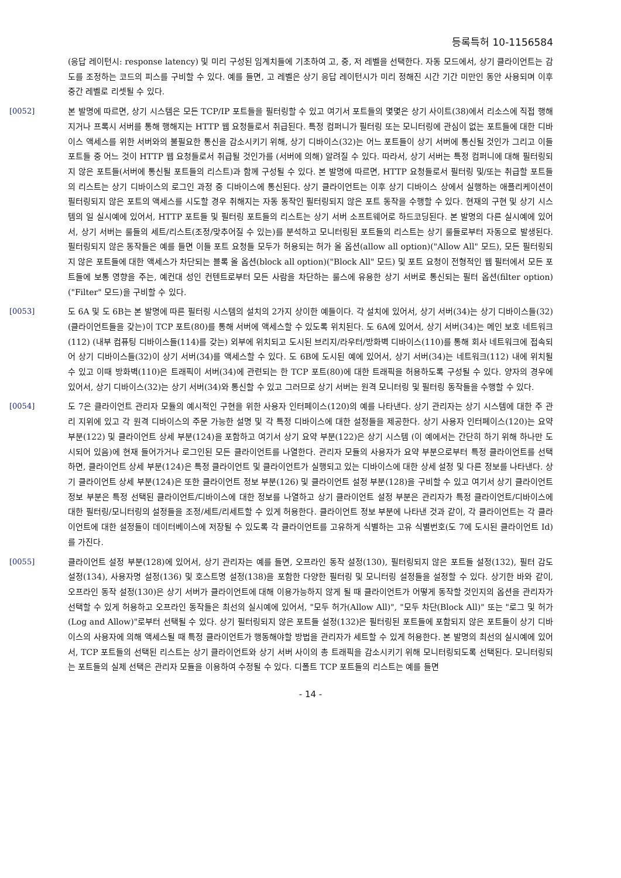등록특허 10-1156584
(응답 레이턴시: response latency) 및 미리 구성된 임계치들에 기초하여 고, 중, 저 레벨을 선택한다. 자동 모드에서, 상기 클라이언트는 감도를 조정하는 코드의 피스를 구비할 수 있다. 예를 들면, 고 레벨은 상기 응답 레이턴시가 미리 정해진 시간 기간 미만인 동안 사용되며 이후 중간 레벨로 리셋될 수 있다.
[0052]
본 발명에 따르면, 상기 시스템은 모든 TCP/IP 포트들을 필터링할 수 있고 여기서 포트들의 몇몇은 상기 사이트(38)에서 리소스에 직접 행해지거나 프록시 서버를 통해 행해지는 HTTP 웹 요청들로서 취급된다. 특정 컴퍼니가 필터링 또는 모니터링에 관심이 없는 포트들에 대한 디바이스 액세스를 위한 서버와의 불필요한 통신을 감소시키기 위해, 상기 디바이스(32)는 어느 포트들이 상기 서버에 통신될 것인가 그리고 이들 포트들 중 어느 것이 HTTP 웹 요청들로서 취급될 것인가를 (서버에 의해) 알려질 수 있다. 따라서, 상기 서버는 특정 컴퍼니에 대해 필터링되지 않은 포트들(서버에 통신될 포트들의 리스트)과 함께 구성될 수 있다. 본 발명에 따르면, HTTP 요청들로서 필터링 및/또는 취급할 포트들의 리스트는 상기 디바이스의 로그인 과정 중 디바이스에 통신된다. 상기 클라이언트는 이후 상기 디바이스 상에서 실행하는 애플리케이션이 필터링되지 않은 포트의 액세스를 시도할 경우 취해지는 자동 동작인 필터링되지 않은 포트 동작을 수행할 수 있다. 현재의 구현 및 상기 시스템의 일 실시예에 있어서, HTTP 포트들 및 필터링 포트들의 리스트는 상기 서버 소프트웨어로 하드코딩된다. 본 발명의 다른 실시예에 있어서, 상기 서버는 룰들의 세트/리스트(조정/맞추어질 수 있는)를 분석하고 모니터링된 포트들의 리스트는 상기 룰들로부터 자동으로 발생된다. 필터링되지 않은 동작들은 예를 들면 이들 포트 요청들 모두가 허용되는 허가 올 옵션(allow all option)("Allow All" 모드), 모든 필터링되지 않은 포트들에 대한 액세스가 차단되는 블록 올 옵션(block all option)("Block All" 모드) 및 포트 요청이 전형적인 웹 필터에서 모든 포트들에 보통 영향을 주는, 예컨대 성인 컨텐트로부터 모든 사람을 차단하는 룰스에 유용한 상기 서버로 통신되는 필터 옵션(filter option)("Filter" 모드)을 구비할 수 있다.
[0053]
도 6A 및 도 6B는 본 발명에 따른 필터링 시스템의 설치의 2가지 상이한 예들이다. 각 설치에 있어서, 상기 서버(34)는 상기 디바이스들(32)(클라이언트들을 갖는)이 TCP 포트(80)를 통해 서버에 액세스할 수 있도록 위치된다. 도 6A에 있어서, 상기 서버(34)는 메인 보호 네트워크(112) (내부 컴퓨팅 디바이스들(114)를 갖는) 외부에 위치되고 도시된 브리지/라우터/방화벽 디바이스(110)를 통해 회사 네트워크에 접속되어 상기 디바이스들(32)이 상기 서버(34)를 액세스할 수 있다. 도 6B에 도시된 예에 있어서, 상기 서버(34)는 네트워크(112) 내에 위치될 수 있고 이때 방화벽(110)은 트래픽이 서버(34)에 관련되는 한 TCP 포트(80)에 대한 트래픽을 허용하도록 구성될 수 있다. 양자의 경우에 있어서, 상기 디바이스(32)는 상기 서버(34)와 통신할 수 있고 그러므로 상기 서버는 원격 모니터링 및 필터링 동작들을 수행할 수 있다.
[0054]
도 7은 클라이언트 관리자 모듈의 예시적인 구현을 위한 사용자 인터페이스(120)의 예를 나타낸다. 상기 관리자는 상기 시스템에 대한 주 관리 지위에 있고 각 원격 디바이스의 주문 가능한 설명 및 각 특정 디바이스에 대한 설정들을 제공한다. 상기 사용자 인터페이스(120)는 요약 부분(122) 및 클라이언트 상세 부분(124)을 포함하고 여기서 상기 요약 부분(122)은 상기 시스템 (이 예에서는 간단히 하기 위해 하나만 도시되어 있음)에 현재 들어가거나 로그인된 모든 클라이언트를 나열한다. 관리자 모듈의 사용자가 요약 부분으로부터 특정 클라이언트를 선택하면, 클라이언트 상세 부분(124)은 특정 클라이언트 및 클라이언트가 실행되고 있는 디바이스에 대한 상세 설정 및 다른 정보를 나타낸다. 상기 클라이언트 상세 부분(124)은 또한 클라이언트 정보 부분(126) 및 클라이언트 설정 부분(128)을 구비할 수 있고 여기서 상기 클라이언트 정보 부분은 특정 선택된 클라이언트/디바이스에 대한 정보를 나열하고 상기 클라이언트 설정 부분은 관리자가 특정 클라이언트/디바이스에 대한 필터링/모니터링의 설정들을 조정/세트/리세트할 수 있게 허용한다. 클라이언트 정보 부분에 나타낸 것과 같이, 각 클라이언트는 각 클라이언트에 대한 설정들이 데이터베이스에 저장될 수 있도록 각 클라이언트를 고유하게 식별하는 고유 식별번호(도 7에 도시된 클라이언트 Id)를 가진다.
[0055]
클라이언트 설정 부분(128)에 있어서, 상기 관리자는 예를 들면, 오프라인 동작 설정(130), 필터링되지 않은 포트들 설정(132), 필터 감도 설정(134), 사용자명 설정(136) 및 호스트명 설정(138)을 포함한 다양한 필터링 및 모니터링 설정들을 설정할 수 있다. 상기한 바와 같이, 오프라인 동작 설정(130)은 상기 서버가 클라이언트에 대해 이용가능하지 않게 될 때 클라이언트가 어떻게 동작할 것인지의 옵션을 관리자가 선택할 수 있게 허용하고 오프라인 동작들은 최선의 실시예에 있어서, "모두 허가(Allow All)", "모두 차단(Block All)" 또는 "로그 및 허가(Log and Allow)"로부터 선택될 수 있다. 상기 필터링되지 않은 포트들 설정(132)은 필터링된 포트들에 포함되지 않은 포트들이 상기 디바이스의 사용자에 의해 액세스될 때 특정 클라이언트가 행동해야할 방법을 관리자가 세트할 수 있게 허용한다. 본 발명의 최선의 실시예에 있어서, TCP 포트들의 선택된 리스트는 상기 클라이언트와 상기 서버 사이의 총 트래픽을 감소시키기 위해 모니터링되도록 선택된다. 모니터링되는 포트들의 실제 선택은 관리자 모듈을 이용하여 수정될 수 있다. 디폴트 TCP 포트들의 리스트는 예를 들면
- 14 -